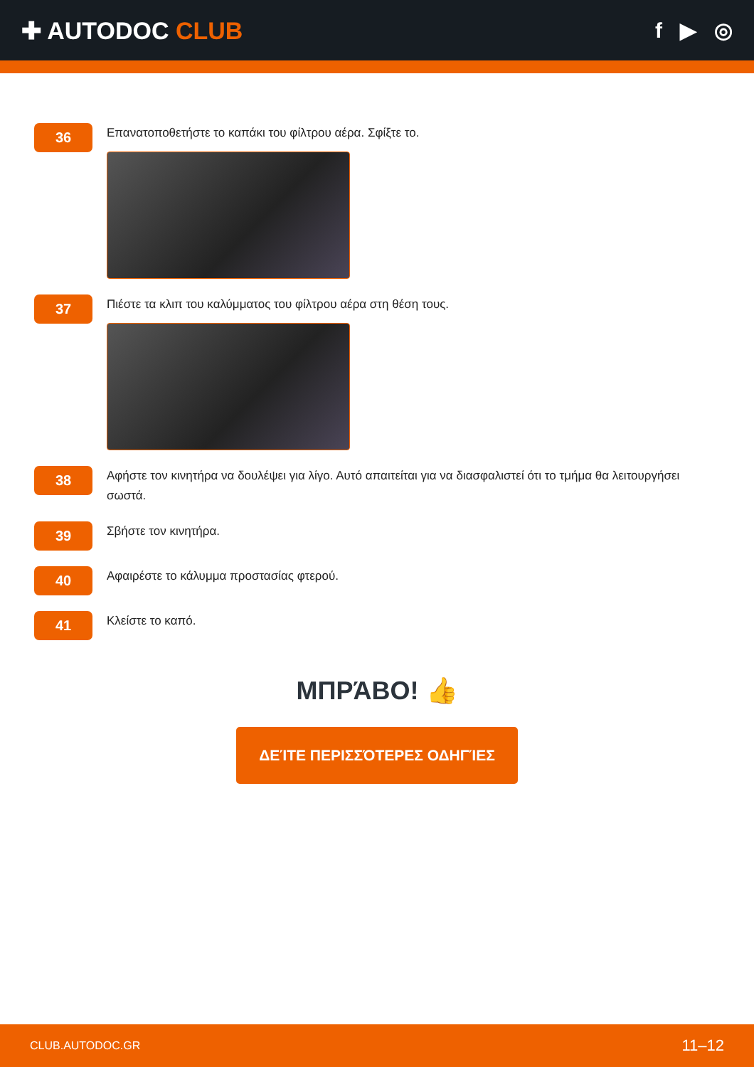✚ AUTODOC CLUB f ▶ ◎
36
Επανατοποθετήστε το καπάκι του φίλτρου αέρα. Σφίξτε το.
37
Πιέστε τα κλιπ του καλύμματος του φίλτρου αέρα στη θέση τους.
38
Αφήστε τον κινητήρα να δουλέψει για λίγο. Αυτό απαιτείται για να διασφαλιστεί ότι το τμήμα θα λειτουργήσει σωστά.
39
Σβήστε τον κινητήρα.
40
Αφαιρέστε το κάλυμμα προστασίας φτερού.
41
Κλείστε το καπό.
ΜΠΡΆΒΟ! 👍
ΔΕΊΤΕ ΠΕΡΙΣΣΌΤΕΡΕΣ ΟΔΗΓΊΕΣ
CLUB.AUTODOC.GR 11–12